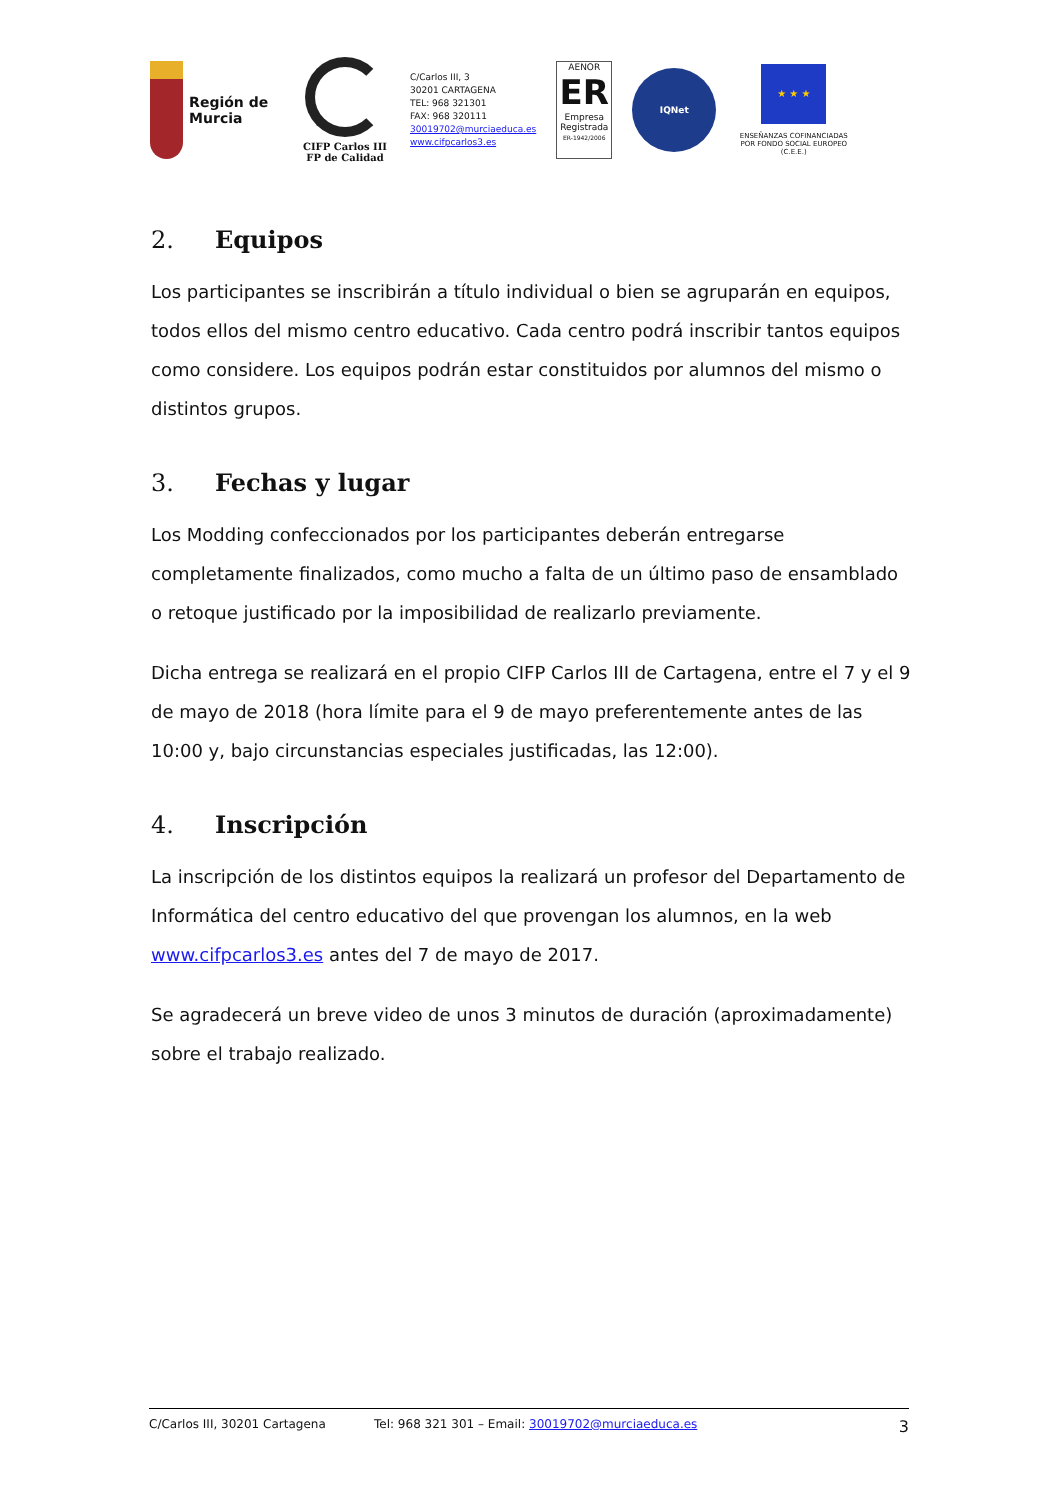Región de Murcia
CIFP Carlos III
FP de Calidad
C/Carlos III, 3
30201 CARTAGENA
TEL: 968 321301
FAX: 968 320111
30019702@murciaeduca.es
www.cifpcarlos3.es
AENOR
ER
Empresa Registrada
ER-1942/2006
IQNet
★ ★ ★
ENSEÑANZAS COFINANCIADAS POR FONDO SOCIAL EUROPEO (C.E.E.)
2. Equipos
Los participantes se inscribirán a título individual o bien se agruparán en equipos, todos ellos del mismo centro educativo. Cada centro podrá inscribir tantos equipos como considere. Los equipos podrán estar constituidos por alumnos del mismo o distintos grupos.
3. Fechas y lugar
Los Modding confeccionados por los participantes deberán entregarse completamente finalizados, como mucho a falta de un último paso de ensamblado o retoque justificado por la imposibilidad de realizarlo previamente.
Dicha entrega se realizará en el propio CIFP Carlos III de Cartagena, entre el 7 y el 9 de mayo de 2018 (hora límite para el 9 de mayo preferentemente antes de las 10:00 y, bajo circunstancias especiales justificadas, las 12:00).
4. Inscripción
La inscripción de los distintos equipos la realizará un profesor del Departamento de Informática del centro educativo del que provengan los alumnos, en la web www.cifpcarlos3.es antes del 7 de mayo de 2017.
Se agradecerá un breve video de unos 3 minutos de duración (aproximadamente) sobre el trabajo realizado.
C/Carlos III, 30201 Cartagena Tel: 968 321 301 – Email: 30019702@murciaeduca.es 3